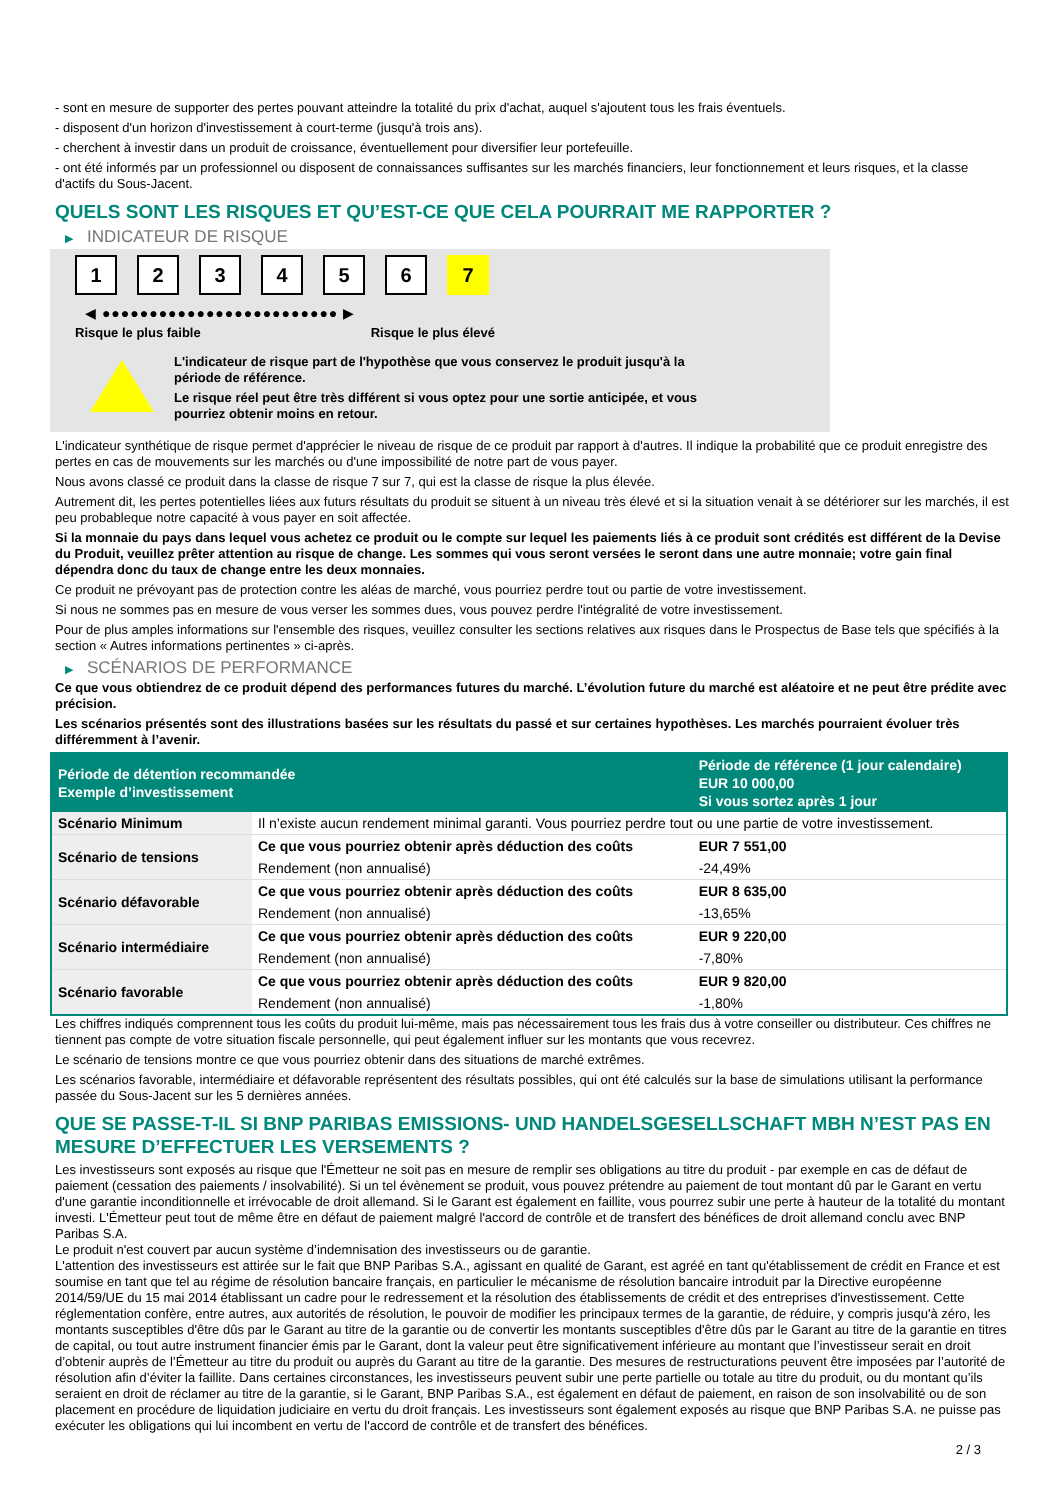- sont en mesure de supporter des pertes pouvant atteindre la totalité du prix d'achat, auquel s'ajoutent tous les frais éventuels.
- disposent d'un horizon d'investissement à court-terme (jusqu'à trois ans).
- cherchent à investir dans un produit de croissance, éventuellement pour diversifier leur portefeuille.
- ont été informés par un professionnel ou disposent de connaissances suffisantes sur les marchés financiers, leur fonctionnement et leurs risques, et la classe d'actifs du Sous-Jacent.
QUELS SONT LES RISQUES ET QU’EST-CE QUE CELA POURRAIT ME RAPPORTER ?
▶ INDICATEUR DE RISQUE
1 2 3 4 5 6 7
◀ ●●●●●●●●●●●●●●●●●●●●●●●●● ▶
Risque le plus faible Risque le plus élevé
L'indicateur de risque part de l'hypothèse que vous conservez le produit jusqu'à la
période de référence.
Le risque réel peut être très différent si vous optez pour une sortie anticipée, et vous
pourriez obtenir moins en retour.
L'indicateur synthétique de risque permet d'apprécier le niveau de risque de ce produit par rapport à d'autres. Il indique la probabilité que ce produit enregistre des pertes en cas de mouvements sur les marchés ou d'une impossibilité de notre part de vous payer.
Nous avons classé ce produit dans la classe de risque 7 sur 7, qui est la classe de risque la plus élevée.
Autrement dit, les pertes potentielles liées aux futurs résultats du produit se situent à un niveau très élevé et si la situation venait à se détériorer sur les marchés, il est peu probableque notre capacité à vous payer en soit affectée.
Si la monnaie du pays dans lequel vous achetez ce produit ou le compte sur lequel les paiements liés à ce produit sont crédités est différent de la Devise du Produit, veuillez prêter attention au risque de change. Les sommes qui vous seront versées le seront dans une autre monnaie; votre gain final dépendra donc du taux de change entre les deux monnaies.
Ce produit ne prévoyant pas de protection contre les aléas de marché, vous pourriez perdre tout ou partie de votre investissement.
Si nous ne sommes pas en mesure de vous verser les sommes dues, vous pouvez perdre l'intégralité de votre investissement.
Pour de plus amples informations sur l'ensemble des risques, veuillez consulter les sections relatives aux risques dans le Prospectus de Base tels que spécifiés à la section « Autres informations pertinentes » ci-après.
▶ SCÉNARIOS DE PERFORMANCE
Ce que vous obtiendrez de ce produit dépend des performances futures du marché. L’évolution future du marché est aléatoire et ne peut être prédite avec précision.
Les scénarios présentés sont des illustrations basées sur les résultats du passé et sur certaines hypothèses. Les marchés pourraient évoluer très différemment à l’avenir.
| Période de détention recommandée Exemple d’investissement | | Période de référence (1 jour calendaire) EUR 10 000,00 Si vous sortez après 1 jour |
| --- | --- | --- |
| Scénario Minimum | Il n’existe aucun rendement minimal garanti. Vous pourriez perdre tout ou une partie de votre investissement. | |
| Scénario de tensions | Ce que vous pourriez obtenir après déduction des coûts | EUR 7 551,00 |
| | Rendement (non annualisé) | -24,49% |
| Scénario défavorable | Ce que vous pourriez obtenir après déduction des coûts | EUR 8 635,00 |
| | Rendement (non annualisé) | -13,65% |
| Scénario intermédiaire | Ce que vous pourriez obtenir après déduction des coûts | EUR 9 220,00 |
| | Rendement (non annualisé) | -7,80% |
| Scénario favorable | Ce que vous pourriez obtenir après déduction des coûts | EUR 9 820,00 |
| | Rendement (non annualisé) | -1,80% |
Les chiffres indiqués comprennent tous les coûts du produit lui-même, mais pas nécessairement tous les frais dus à votre conseiller ou distributeur. Ces chiffres ne tiennent pas compte de votre situation fiscale personnelle, qui peut également influer sur les montants que vous recevrez.
Le scénario de tensions montre ce que vous pourriez obtenir dans des situations de marché extrêmes.
Les scénarios favorable, intermédiaire et défavorable représentent des résultats possibles, qui ont été calculés sur la base de simulations utilisant la performance passée du Sous-Jacent sur les 5 dernières années.
QUE SE PASSE-T-IL SI BNP PARIBAS EMISSIONS- UND HANDELSGESELLSCHAFT MBH N’EST PAS EN MESURE D’EFFECTUER LES VERSEMENTS ?
Les investisseurs sont exposés au risque que l'Émetteur ne soit pas en mesure de remplir ses obligations au titre du produit - par exemple en cas de défaut de paiement (cessation des paiements / insolvabilité). Si un tel évènement se produit, vous pouvez prétendre au paiement de tout montant dû par le Garant en vertu d'une garantie inconditionnelle et irrévocable de droit allemand. Si le Garant est également en faillite, vous pourrez subir une perte à hauteur de la totalité du montant investi. L'Émetteur peut tout de même être en défaut de paiement malgré l'accord de contrôle et de transfert des bénéfices de droit allemand conclu avec BNP Paribas S.A.
Le produit n'est couvert par aucun système d’indemnisation des investisseurs ou de garantie.
L'attention des investisseurs est attirée sur le fait que BNP Paribas S.A., agissant en qualité de Garant, est agréé en tant qu'établissement de crédit en France et est soumise en tant que tel au régime de résolution bancaire français, en particulier le mécanisme de résolution bancaire introduit par la Directive européenne 2014/59/UE du 15 mai 2014 établissant un cadre pour le redressement et la résolution des établissements de crédit et des entreprises d'investissement. Cette réglementation confère, entre autres, aux autorités de résolution, le pouvoir de modifier les principaux termes de la garantie, de réduire, y compris jusqu'à zéro, les montants susceptibles d'être dûs par le Garant au titre de la garantie ou de convertir les montants susceptibles d'être dûs par le Garant au titre de la garantie en titres de capital, ou tout autre instrument financier émis par le Garant, dont la valeur peut être significativement inférieure au montant que l’investisseur serait en droit d’obtenir auprès de l’Émetteur au titre du produit ou auprès du Garant au titre de la garantie. Des mesures de restructurations peuvent être imposées par l’autorité de résolution afin d’éviter la faillite. Dans certaines circonstances, les investisseurs peuvent subir une perte partielle ou totale au titre du produit, ou du montant qu’ils seraient en droit de réclamer au titre de la garantie, si le Garant, BNP Paribas S.A., est également en défaut de paiement, en raison de son insolvabilité ou de son placement en procédure de liquidation judiciaire en vertu du droit français. Les investisseurs sont également exposés au risque que BNP Paribas S.A. ne puisse pas exécuter les obligations qui lui incombent en vertu de l'accord de contrôle et de transfert des bénéfices.
2 / 3